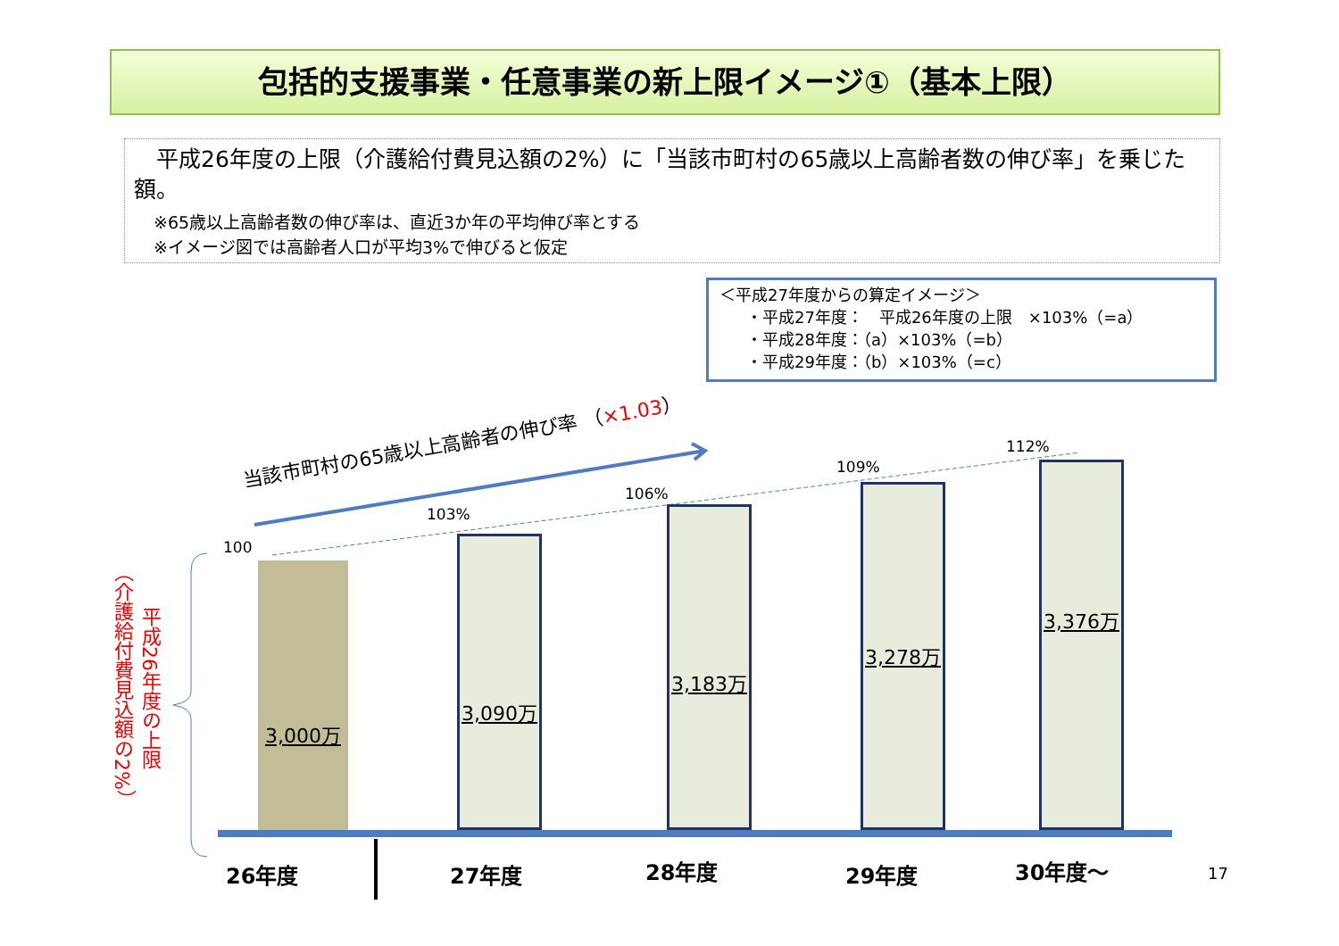包括的支援事業・任意事業の新上限イメージ①（基本上限）
　平成26年度の上限（介護給付費見込額の2%）に「当該市町村の65歳以上高齢者数の伸び率」を乗じた額。
※65歳以上高齢者数の伸び率は、直近3か年の平均伸び率とする
※イメージ図では高齢者人口が平均3%で伸びると仮定
＜平成27年度からの算定イメージ＞
・平成27年度：　平成26年度の上限　×103%（=a）
・平成28年度：（a）×103%（=b）
・平成29年度：（b）×103%（=c）
当該市町村の65歳以上高齢者の伸び率 （×1.03）
100
103%
106%
109%
112%
3,000万 3,090万 3,183万 3,278万 3,376万
（介護給付費見込額の2%）
平成26年度の上限
26年度 27年度 28年度 29年度 30年度～ 17